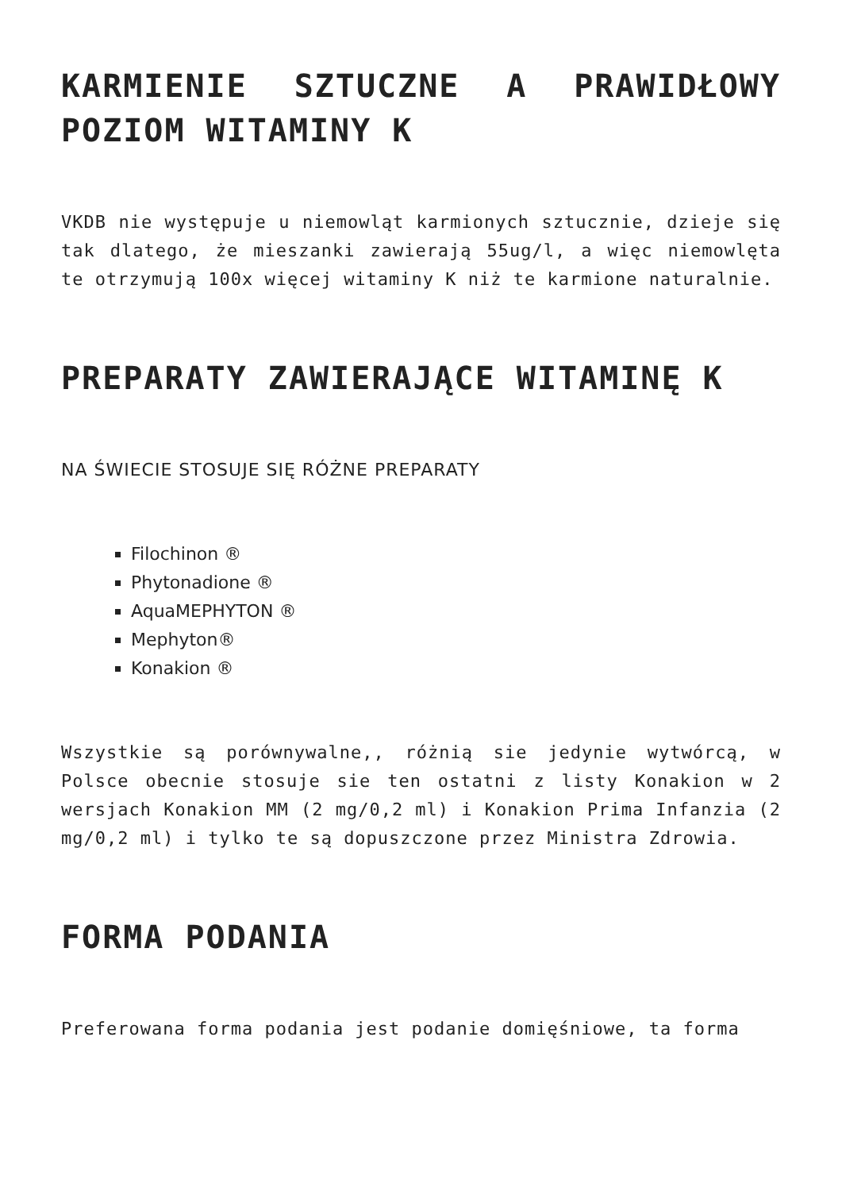KARMIENIE SZTUCZNE A PRAWIDŁOWY POZIOM WITAMINY K
VKDB nie występuje u niemowląt karmionych sztucznie, dzieje się tak dlatego, że mieszanki zawierają 55ug/l, a więc niemowlęta te otrzymują 100x więcej witaminy K niż te karmione naturalnie.
PREPARATY ZAWIERAJĄCE WITAMINĘ K
NA ŚWIECIE STOSUJE SIĘ RÓŻNE PREPARATY
Filochinon ®
Phytonadione ®
AquaMEPHYTON ®
Mephyton®
Konakion ®
Wszystkie są porównywalne,, różnią sie jedynie wytwórcą, w Polsce obecnie stosuje sie ten ostatni z listy Konakion w 2 wersjach Konakion MM (2 mg/0,2 ml) i Konakion Prima Infanzia (2 mg/0,2 ml) i tylko te są dopuszczone przez Ministra Zdrowia.
FORMA PODANIA
Preferowana forma podania jest podanie domięśniowe, ta forma